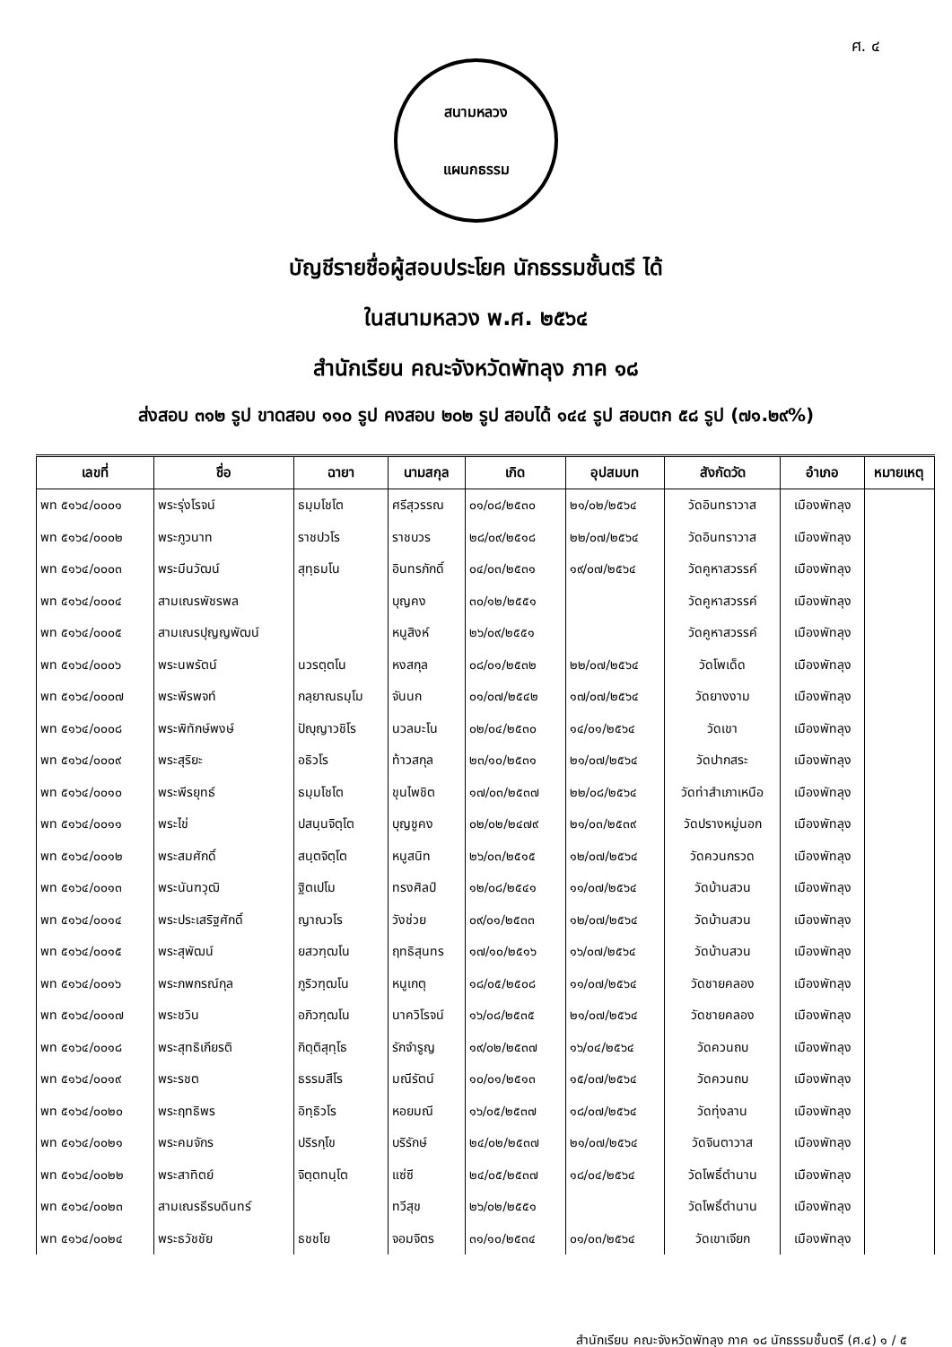ศ. ๔
สนามหลวง
แผนกธรรม
บัญชีรายชื่อผู้สอบประโยค นักธรรมชั้นตรี ได้
ในสนามหลวง พ.ศ. ๒๕๖๔
สำนักเรียน คณะจังหวัดพัทลุง ภาค ๑๘
ส่งสอบ ๓๑๒ รูป ขาดสอบ ๑๑๐ รูป คงสอบ ๒๐๒ รูป สอบได้ ๑๔๔ รูป สอบตก ๕๘ รูป (๗๑.๒๙%)
| เลขที่ | ชื่อ | ฉายา | นามสกุล | เกิด | อุปสมบท | สังกัดวัด | อำเภอ | หมายเหตุ |
| --- | --- | --- | --- | --- | --- | --- | --- | --- |
| พท ๕๑๖๔/๐๐๐๑ | พระรุ่งโรจน์ | ธมฺมโชโต | ศรีสุวรรณ | ๐๑/๐๘/๒๕๓๐ | ๒๑/๐๒/๒๕๖๔ | วัดอินทราวาส | เมืองพัทลุง | |
| พท ๕๑๖๔/๐๐๐๒ | พระภูวนาท | ราชปวโร | ราชบวร | ๒๘/๐๙/๒๕๑๘ | ๒๒/๐๗/๒๕๖๔ | วัดอินทราวาส | เมืองพัทลุง | |
| พท ๕๑๖๔/๐๐๐๓ | พระมีนวัฒน์ | สุทฺธมโน | อินทรภักดิ์ | ๐๔/๐๓/๒๕๓๑ | ๑๙/๐๗/๒๕๖๔ | วัดคูหาสวรรค์ | เมืองพัทลุง | |
| พท ๕๑๖๔/๐๐๐๔ | สามเณรพัชรพล | | บุญคง | ๓๐/๑๒/๒๕๕๑ | | วัดคูหาสวรรค์ | เมืองพัทลุง | |
| พท ๕๑๖๔/๐๐๐๕ | สามเณรปุญญพัฒน์ | | หนูสิงห์ | ๒๖/๐๙/๒๕๕๑ | | วัดคูหาสวรรค์ | เมืองพัทลุง | |
| พท ๕๑๖๔/๐๐๐๖ | พระนพรัตน์ | นวรตฺตโน | หงสกุล | ๐๘/๐๑/๒๕๓๒ | ๒๒/๐๗/๒๕๖๔ | วัดโพเด็ด | เมืองพัทลุง | |
| พท ๕๑๖๔/๐๐๐๗ | พระพีรพจท์ | กลฺยาณธมฺโม | จันนก | ๐๑/๐๗/๒๕๔๒ | ๑๗/๐๗/๒๕๖๔ | วัดยางงาม | เมืองพัทลุง | |
| พท ๕๑๖๔/๐๐๐๘ | พระพิทักษ์พงษ์ | ปัญฺญาวชิโร | นวลมะโน | ๐๒/๐๔/๒๕๓๐ | ๑๔/๐๑/๒๕๖๔ | วัดเขา | เมืองพัทลุง | |
| พท ๕๑๖๔/๐๐๐๙ | พระสุริยะ | อธิวโร | ท้าวสกุล | ๒๓/๑๐/๒๕๓๑ | ๒๑/๐๗/๒๕๖๔ | วัดปากสระ | เมืองพัทลุง | |
| พท ๕๑๖๔/๐๐๑๐ | พระพีรยุทธ์ | ธมฺมโชโต | ขุนไพชิต | ๑๗/๐๓/๒๕๓๗ | ๒๒/๐๘/๒๕๖๔ | วัดท่าสำเภาเหนือ | เมืองพัทลุง | |
| พท ๕๑๖๔/๐๐๑๑ | พระไข่ | ปสนฺนจิตฺโต | บุญชูคง | ๐๒/๐๒/๒๔๗๙ | ๒๑/๐๓/๒๕๓๙ | วัดปรางหมู่นอก | เมืองพัทลุง | |
| พท ๕๑๖๔/๐๐๑๒ | พระสมศักดิ์ | สนฺตจิตฺโต | หนูสนิท | ๒๖/๐๓/๒๕๑๕ | ๑๒/๐๗/๒๕๖๔ | วัดควนกรวด | เมืองพัทลุง | |
| พท ๕๑๖๔/๐๐๑๓ | พระนันฑวุฒิ | ฐิตเปโม | ทรงศิลป์ | ๑๒/๐๘/๒๕๔๑ | ๑๑/๐๗/๒๕๖๔ | วัดบ้านสวน | เมืองพัทลุง | |
| พท ๕๑๖๔/๐๐๑๔ | พระประเสริฐศักดิ์ | ญาณวโร | วังช่วย | ๐๙/๐๑/๒๕๓๓ | ๑๒/๐๗/๒๕๖๔ | วัดบ้านสวน | เมืองพัทลุง | |
| พท ๕๑๖๔/๐๐๑๕ | พระสุพัฒน์ | ยสวฑฺฒโน | ฤทธิสุนทร | ๑๗/๑๐/๒๕๑๖ | ๑๖/๐๗/๒๕๖๔ | วัดบ้านสวน | เมืองพัทลุง | |
| พท ๕๑๖๔/๐๐๑๖ | พระภพกรณ์กุล | ภูริวฑฺฒโน | หนูเกตุ | ๑๘/๐๕/๒๕๐๘ | ๑๑/๐๗/๒๕๖๔ | วัดชายคลอง | เมืองพัทลุง | |
| พท ๕๑๖๔/๐๐๑๗ | พระชวิน | อภิวฑฺฒโน | นาควิโรจน์ | ๑๖/๐๘/๒๕๓๕ | ๒๑/๐๗/๒๕๖๔ | วัดชายคลอง | เมืองพัทลุง | |
| พท ๕๑๖๔/๐๐๑๘ | พระสุทธิเกียรติ | กิตฺติสุทฺโธ | รักจำรูญ | ๑๙/๐๒/๒๕๓๗ | ๑๖/๐๔/๒๕๖๔ | วัดควนถบ | เมืองพัทลุง | |
| พท ๕๑๖๔/๐๐๑๙ | พระรชต | ธรรมสีโร | มณีรัตน์ | ๑๐/๐๑/๒๕๑๓ | ๑๕/๐๗/๒๕๖๔ | วัดควนถบ | เมืองพัทลุง | |
| พท ๕๑๖๔/๐๐๒๐ | พระฤทธิพร | อิทฺธิวโร | หอยมณี | ๑๖/๐๕/๒๕๓๗ | ๑๘/๐๗/๒๕๖๔ | วัดทุ่งลาน | เมืองพัทลุง | |
| พท ๕๑๖๔/๐๐๒๑ | พระคมจักร | ปริรกฺโข | บริรักษ์ | ๒๔/๐๒/๒๕๓๗ | ๒๑/๐๗/๒๕๖๔ | วัดจินตาวาส | เมืองพัทลุง | |
| พท ๕๑๖๔/๐๐๒๒ | พระสาทิตย์ | จิตฺตทนฺโต | แซ่ซี | ๒๔/๐๕/๒๕๓๗ | ๑๘/๐๔/๒๕๖๔ | วัดโพธิ์ตำนาน | เมืองพัทลุง | |
| พท ๕๑๖๔/๐๐๒๓ | สามเณรธีรบดินทร์ | | ทวีสุข | ๒๖/๐๒/๒๕๕๑ | | วัดโพธิ์ตำนาน | เมืองพัทลุง | |
| พท ๕๑๖๔/๐๐๒๔ | พระธวัชชัย | ธชชโย | จอมจิตร | ๓๑/๑๐/๒๕๓๔ | ๐๑/๐๓/๒๕๖๔ | วัดเขาเจียก | เมืองพัทลุง | |
สำนักเรียน คณะจังหวัดพัทลุง ภาค ๑๘ นักธรรมชั้นตรี (ศ.๔) ๑ / ๕